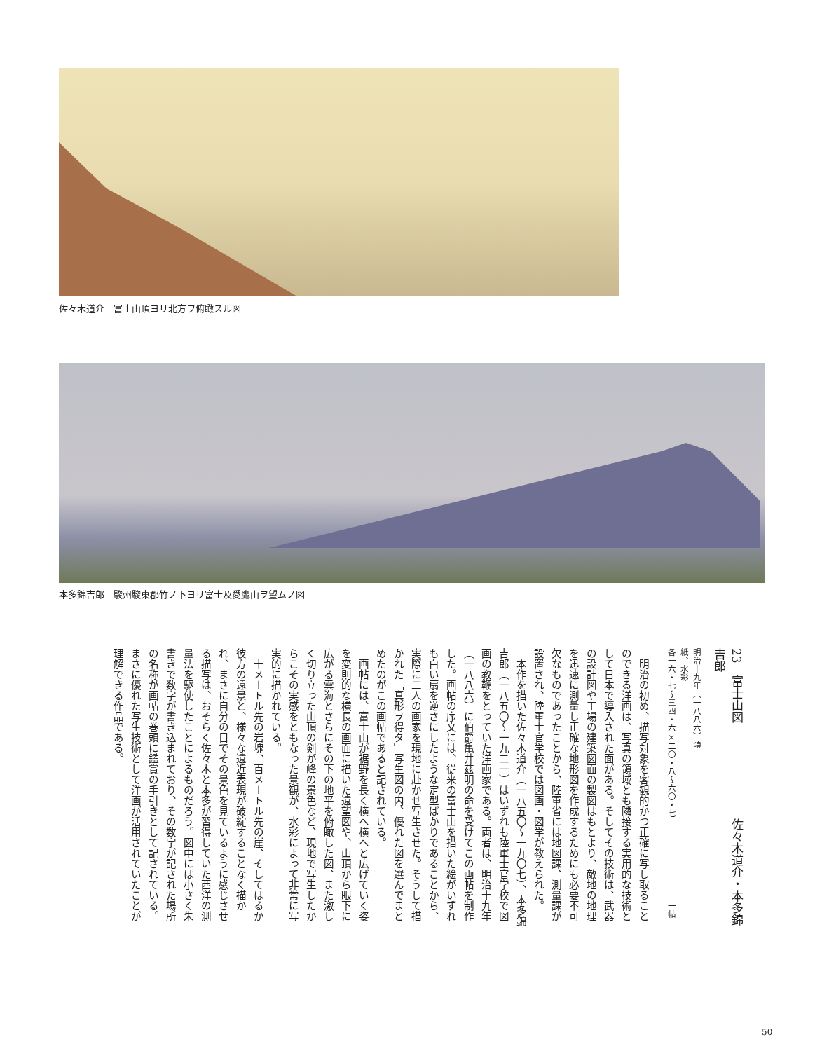佐々木道介　富士山頂ヨリ北方ヲ俯瞰スル図
本多錦吉郎　駿州駿東郡竹ノ下ヨリ富士及愛鷹山ヲ望ムノ図
23　富士山図　　　　　　　　佐々木道介・本多錦吉郎
明治十九年（一八八六）頃
紙、水彩
各一六・七〜三四・六×二〇・八〜六〇・七　　　　　　　　　　一帖
　明治の初め、描写対象を客観的かつ正確に写し取ることのできる洋画は、写真の領域とも隣接する実用的な技術として日本で導入された面がある。そしてその技術は、武器の設計図や工場の建築図面の製図はもとより、敵地の地理を迅速に測量し正確な地形図を作成するためにも必要不可欠なものであったことから、陸軍省には地図課、測量課が設置され、陸軍士官学校では図画・図学が教えられた。
　本作を描いた佐々木道介（一八五〇〜一九〇七）、本多錦吉郎（一八五〇〜一九二一）はいずれも陸軍士官学校で図画の教鞭をとっていた洋画家である。両者は、明治十九年（一八八六）に伯爵亀井茲明の命を受けてこの画帖を制作した。画帖の序文には、従来の富士山を描いた絵がいずれも白い扇を逆さにしたような定型ばかりであることから、実際に二人の画家を現地に赴かせ写生させた。そうして描かれた「真形ヲ得タ」写生図の内、優れた図を選んでまとめたのがこの画帖であると記されている。
　画帖には、富士山が裾野を長く横へ横へと広げていく姿を変則的な横長の画面に描いた遠望図や、山頂から眼下に広がる雲海とさらにその下の地平を俯瞰した図、また激しく切り立った山頂の剣が峰の景色など、現地で写生したからこその実感をともなった景観が、水彩によって非常に写実的に描かれている。
　十メートル先の岩塊、百メートル先の崖、そしてはるか彼方の遠景と、様々な遠近表現が破綻することなく描かれ、まさに自分の目でその景色を見ているように感じさせる描写は、おそらく佐々木と本多が習得していた西洋の測量法を駆使したことによるものだろう。図中には小さく朱書きで数字が書き込まれており、その数字が記された場所の名称が画帖の巻頭に鑑賞の手引きとして記されている。まさに優れた写生技術として洋画が活用されていたことが理解できる作品である。
50